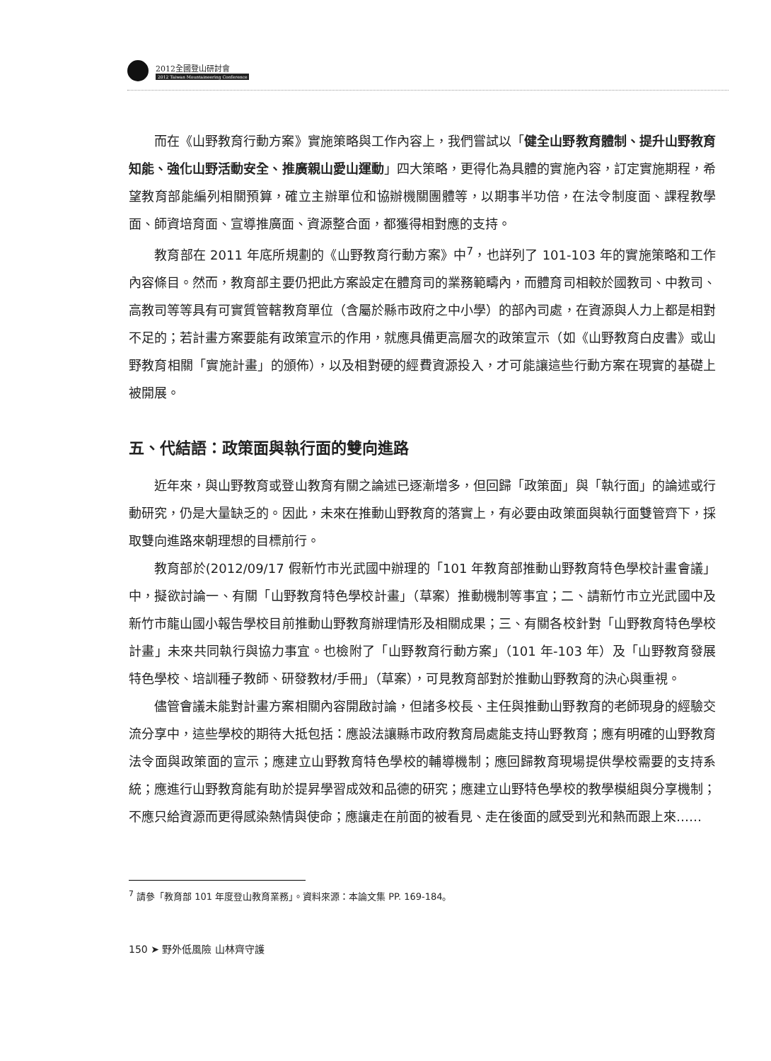2012全國登山研討會
2012 Taiwan Mountaineering Conference
而在《山野教育行動方案》實施策略與工作內容上，我們嘗試以「健全山野教育體制、提升山野教育知能、強化山野活動安全、推廣親山愛山運動」四大策略，更得化為具體的實施內容，訂定實施期程，希望教育部能編列相關預算，確立主辦單位和協辦機關團體等，以期事半功倍，在法令制度面、課程教學面、師資培育面、宣導推廣面、資源整合面，都獲得相對應的支持。
教育部在 2011 年底所規劃的《山野教育行動方案》中<sup>7</sup>，也詳列了 101-103 年的實施策略和工作內容條目。然而，教育部主要仍把此方案設定在體育司的業務範疇內，而體育司相較於國教司、中教司、高教司等等具有可實質管轄教育單位（含屬於縣市政府之中小學）的部內司處，在資源與人力上都是相對不足的；若計畫方案要能有政策宣示的作用，就應具備更高層次的政策宣示（如《山野教育白皮書》或山野教育相關「實施計畫」的頒佈），以及相對硬的經費資源投入，才可能讓這些行動方案在現實的基礎上被開展。
五、代結語：政策面與執行面的雙向進路
近年來，與山野教育或登山教育有關之論述已逐漸增多，但回歸「政策面」與「執行面」的論述或行動研究，仍是大量缺乏的。因此，未來在推動山野教育的落實上，有必要由政策面與執行面雙管齊下，採取雙向進路來朝理想的目標前行。
教育部於(2012/09/17 假新竹市光武國中辦理的「101 年教育部推動山野教育特色學校計畫會議」中，擬欲討論一、有關「山野教育特色學校計畫」（草案）推動機制等事宜；二、請新竹市立光武國中及新竹市龍山國小報告學校目前推動山野教育辦理情形及相關成果；三、有關各校針對「山野教育特色學校計畫」未來共同執行與協力事宜。也檢附了「山野教育行動方案」（101 年-103 年）及「山野教育發展特色學校、培訓種子教師、研發教材/手冊」（草案），可見教育部對於推動山野教育的決心與重視。
儘管會議未能對計畫方案相關內容開啟討論，但諸多校長、主任與推動山野教育的老師現身的經驗交流分享中，這些學校的期待大抵包括：應設法讓縣市政府教育局處能支持山野教育；應有明確的山野教育法令面與政策面的宣示；應建立山野教育特色學校的輔導機制；應回歸教育現場提供學校需要的支持系統；應進行山野教育能有助於提昇學習成效和品德的研究；應建立山野特色學校的教學模組與分享機制；不應只給資源而更得感染熱情與使命；應讓走在前面的被看見、走在後面的感受到光和熱而跟上來……
<sup>7</sup> 請參「教育部 101 年度登山教育業務」。資料來源：本論文集 PP. 169-184。
150 ➤ 野外低風險 山林齊守護